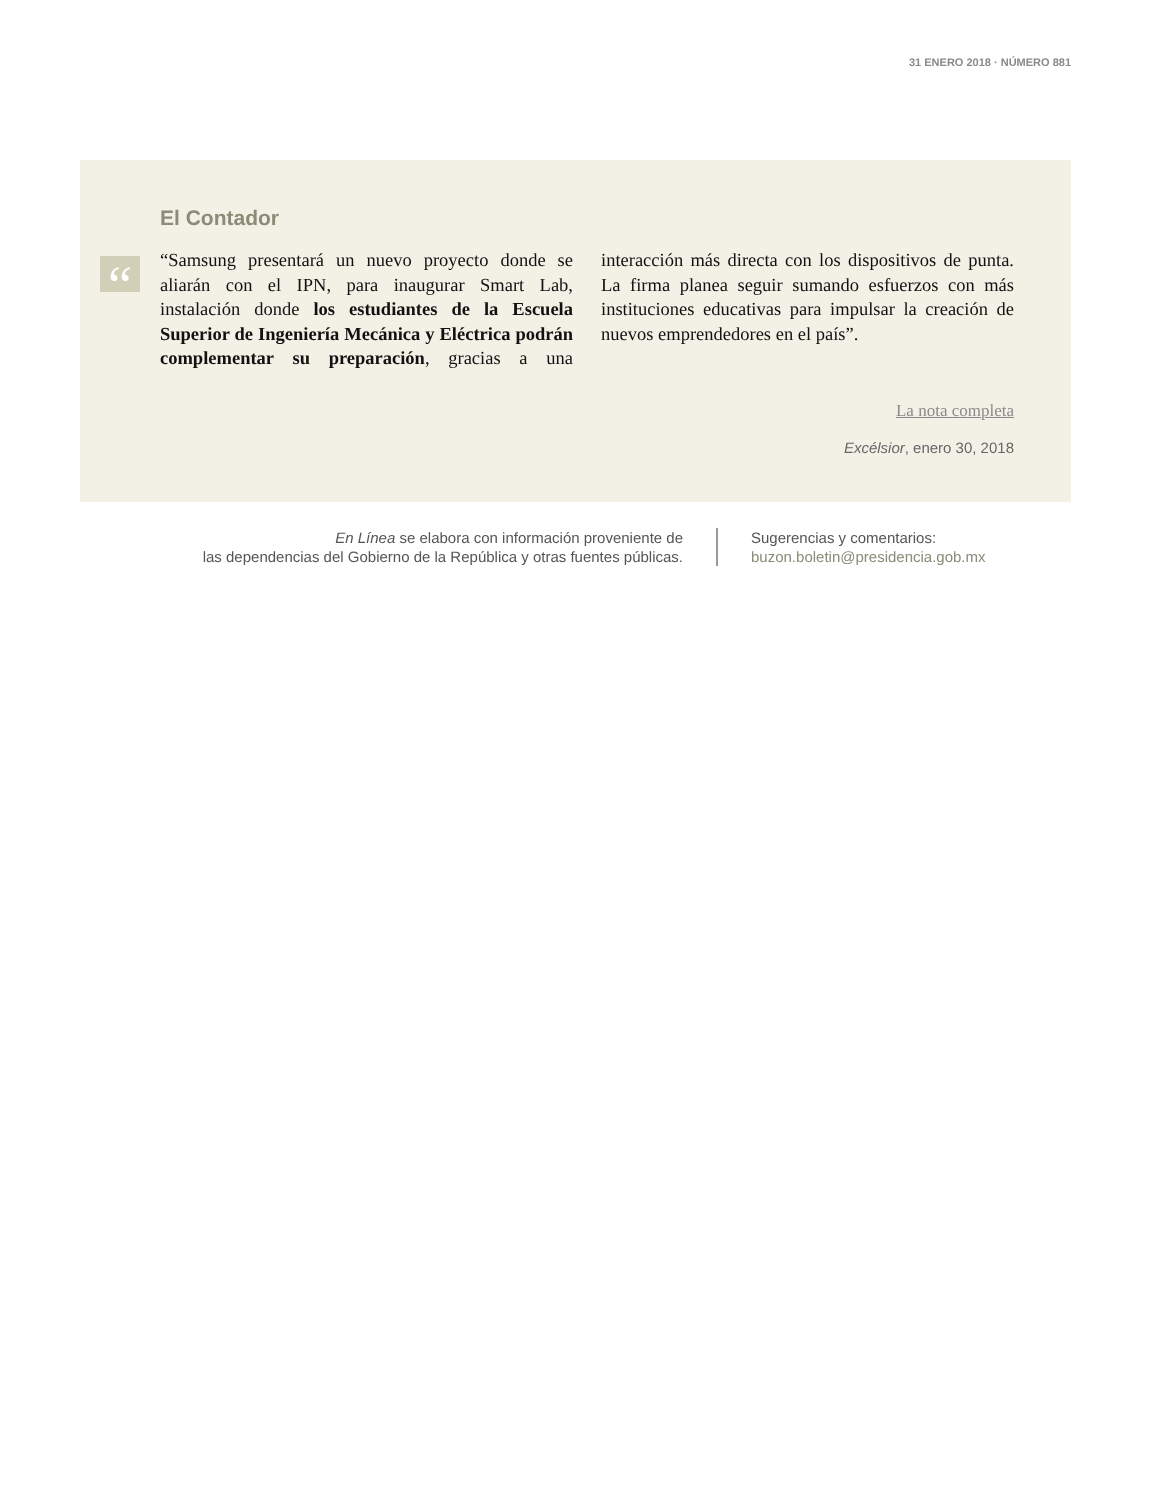31 ENERO 2018 · NÚMERO 881
El Contador
“
“Samsung presentará un nuevo proyecto donde se aliarán con el IPN, para inaugurar Smart Lab, instalación donde los estudiantes de la Escuela Superior de Ingeniería Mecánica y Eléctrica podrán complementar su preparación, gracias a una interacción más directa con los dispositivos de punta. La firma planea seguir sumando esfuerzos con más instituciones educativas para impulsar la creación de nuevos emprendedores en el país”.
La nota completa
Excélsior, enero 30, 2018
En Línea se elabora con información proveniente de
las dependencias del Gobierno de la República y otras fuentes públicas.
Sugerencias y comentarios:
buzon.boletin@presidencia.gob.mx